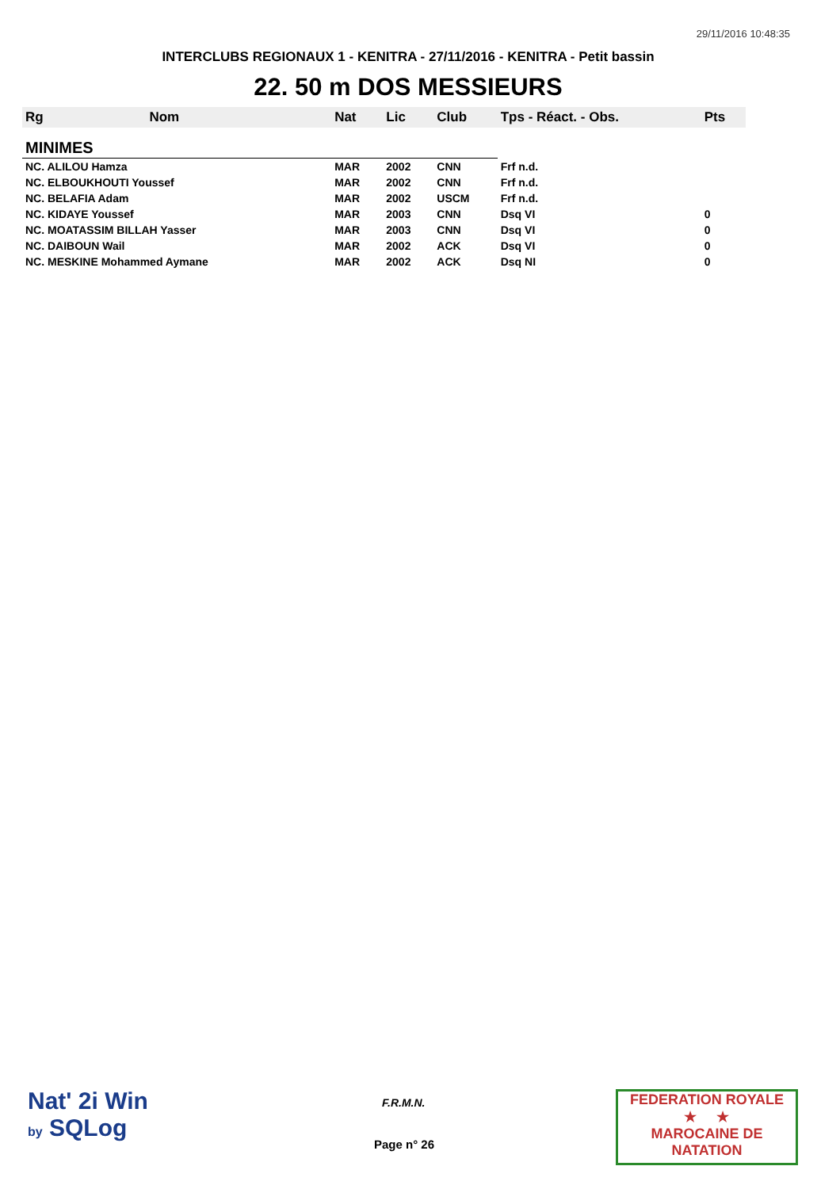29/11/2016 10:48:35
INTERCLUBS REGIONAUX 1 - KENITRA - 27/11/2016 - KENITRA - Petit bassin
22. 50 m DOS MESSIEURS
| Rg | Nom | Nat | Lic | Club | Tps - Réact. - Obs. | Pts |
| --- | --- | --- | --- | --- | --- | --- |
| MINIMES | | | | | | |
| NC. ALILOU Hamza | | MAR | 2002 | CNN | Frf n.d. | |
| NC. ELBOUKHOUTI Youssef | | MAR | 2002 | CNN | Frf n.d. | |
| NC. BELAFIA Adam | | MAR | 2002 | USCM | Frf n.d. | |
| NC. KIDAYE Youssef | | MAR | 2003 | CNN | Dsq VI | 0 |
| NC. MOATASSIM BILLAH Yasser | | MAR | 2003 | CNN | Dsq VI | 0 |
| NC. DAIBOUN Wail | | MAR | 2002 | ACK | Dsq VI | 0 |
| NC. MESKINE Mohammed Aymane | | MAR | 2002 | ACK | Dsq NI | 0 |
Nat' 2i Win
by SQLog
F.R.M.N.
Page n° 26
FEDERATION ROYALE
★ ★
MAROCAINE DE NATATION